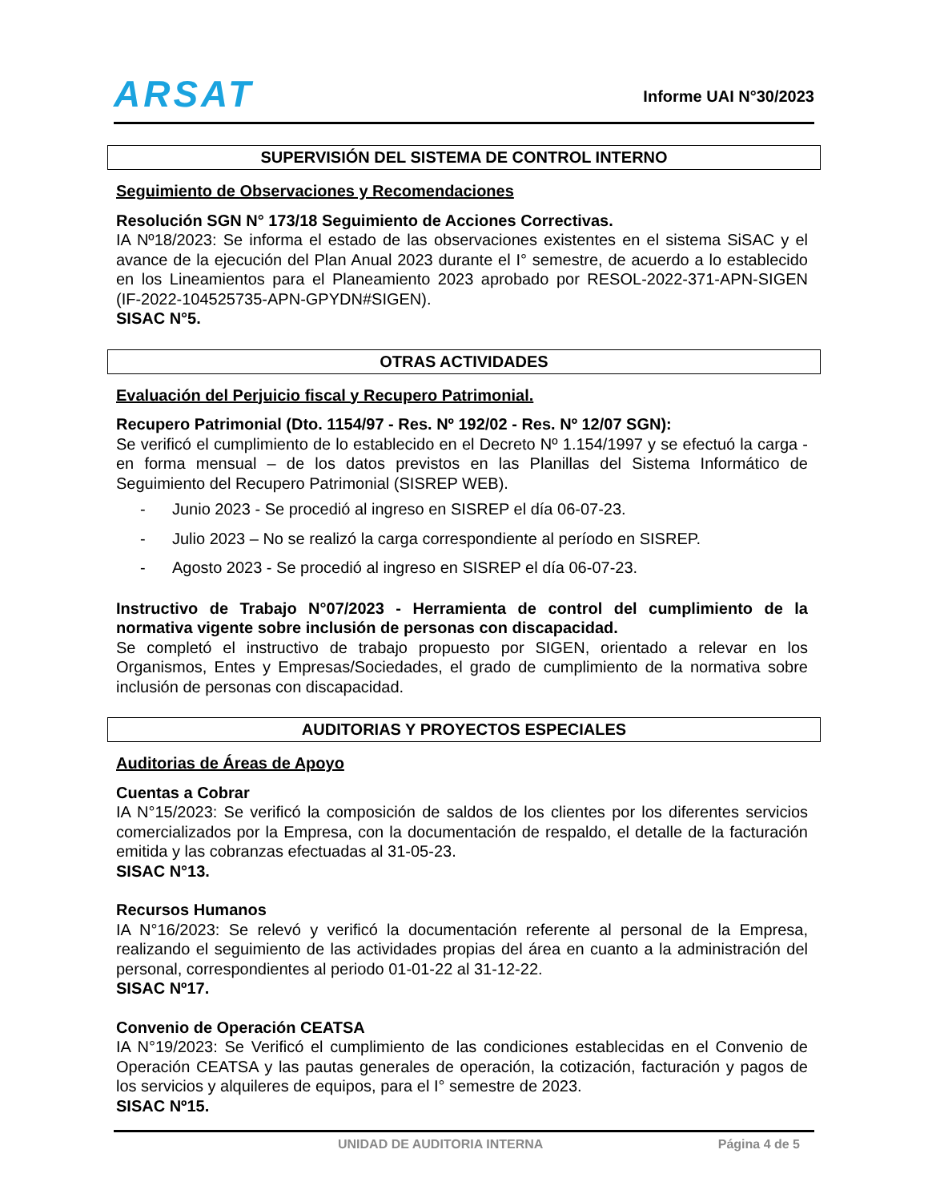ARSAT Informe UAI N°30/2023
SUPERVISIÓN DEL SISTEMA DE CONTROL INTERNO
Seguimiento de Observaciones y Recomendaciones
Resolución SGN N° 173/18 Seguimiento de Acciones Correctivas.
IA Nº18/2023: Se informa el estado de las observaciones existentes en el sistema SiSAC y el avance de la ejecución del Plan Anual 2023 durante el I° semestre, de acuerdo a lo establecido en los Lineamientos para el Planeamiento 2023 aprobado por RESOL-2022-371-APN-SIGEN (IF-2022-104525735-APN-GPYDN#SIGEN).
SISAC N°5.
OTRAS ACTIVIDADES
Evaluación del Perjuicio fiscal y Recupero Patrimonial.
Recupero Patrimonial (Dto. 1154/97 - Res. Nº 192/02 - Res. Nº 12/07 SGN):
Se verificó el cumplimiento de lo establecido en el Decreto Nº 1.154/1997 y se efectuó la carga - en forma mensual – de los datos previstos en las Planillas del Sistema Informático de Seguimiento del Recupero Patrimonial (SISREP WEB).
- Junio 2023 - Se procedió al ingreso en SISREP el día 06-07-23.
- Julio 2023 – No se realizó la carga correspondiente al período en SISREP.
- Agosto 2023 - Se procedió al ingreso en SISREP el día 06-07-23.
Instructivo de Trabajo N°07/2023 - Herramienta de control del cumplimiento de la normativa vigente sobre inclusión de personas con discapacidad.
Se completó el instructivo de trabajo propuesto por SIGEN, orientado a relevar en los Organismos, Entes y Empresas/Sociedades, el grado de cumplimiento de la normativa sobre inclusión de personas con discapacidad.
AUDITORIAS Y PROYECTOS ESPECIALES
Auditorias de Áreas de Apoyo
Cuentas a Cobrar
IA N°15/2023: Se verificó la composición de saldos de los clientes por los diferentes servicios comercializados por la Empresa, con la documentación de respaldo, el detalle de la facturación emitida y las cobranzas efectuadas al 31-05-23.
SISAC N°13.
Recursos Humanos
IA N°16/2023: Se relevó y verificó la documentación referente al personal de la Empresa, realizando el seguimiento de las actividades propias del área en cuanto a la administración del personal, correspondientes al periodo 01-01-22 al 31-12-22.
SISAC Nº17.
Convenio de Operación CEATSA
IA N°19/2023: Se Verificó el cumplimiento de las condiciones establecidas en el Convenio de Operación CEATSA y las pautas generales de operación, la cotización, facturación y pagos de los servicios y alquileres de equipos, para el I° semestre de 2023.
SISAC Nº15.
UNIDAD DE AUDITORIA INTERNA Página 4 de 5